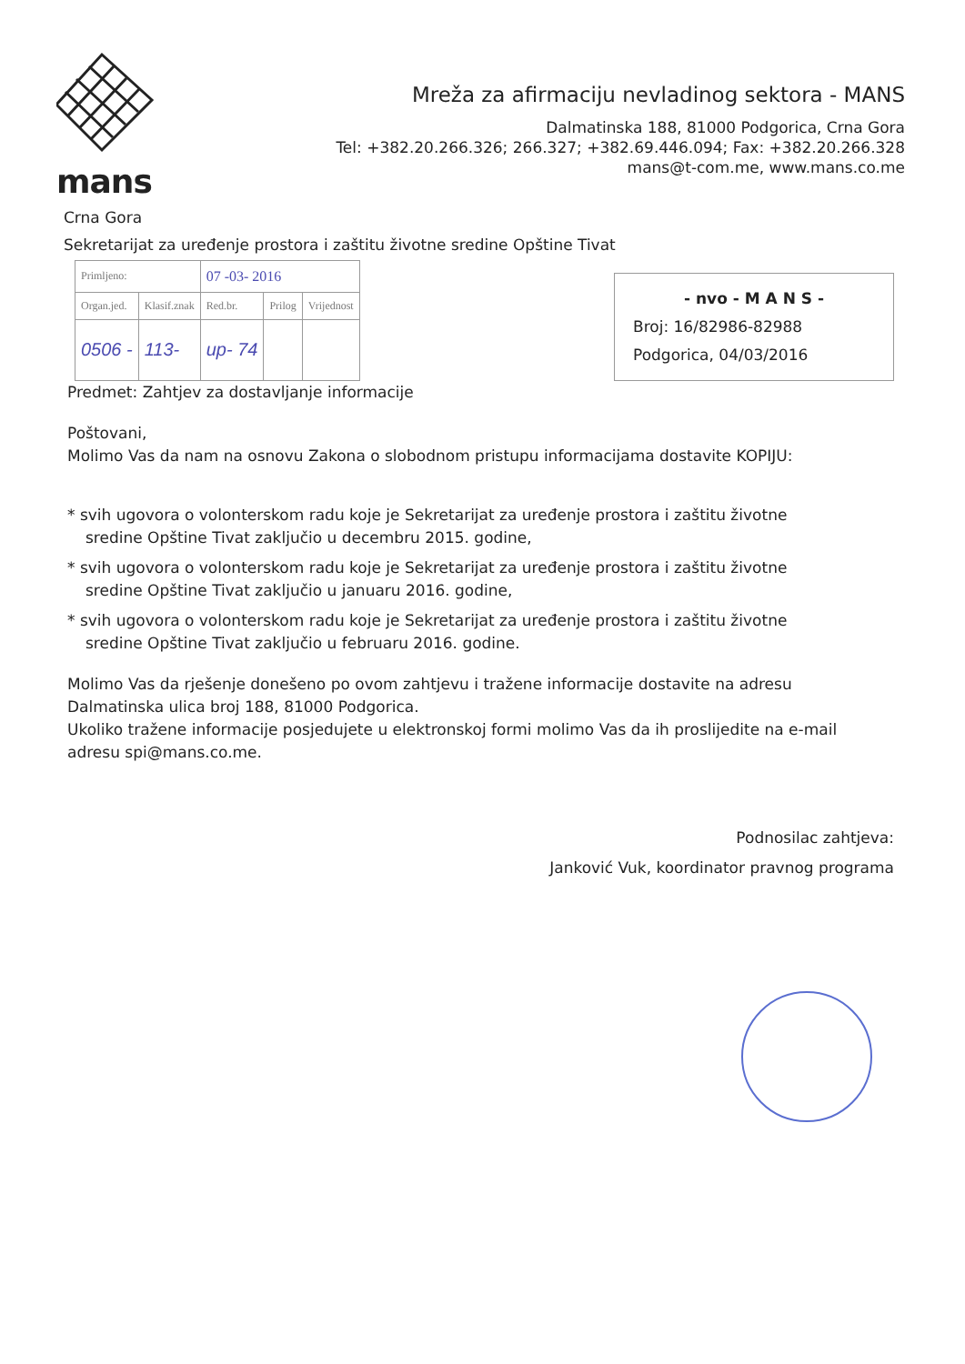mans
Mreža za afirmaciju nevladinog sektora - MANS
Dalmatinska 188, 81000 Podgorica, Crna Gora
Tel: +382.20.266.326; 266.327; +382.69.446.094; Fax: +382.20.266.328
mans@t-com.me, www.mans.co.me
Crna Gora
Sekretarijat za uređenje prostora i zaštitu životne sredine Opštine Tivat
| Primljeno: | | 07 -03- 2016 | | |
| Organ.jed. | Klasif.znak | Red.br. | Prilog | Vrijednost |
| 0506 - | 113- | up- 74 | | |
- nvo - M A N S -
Broj: 16/82986-82988
Podgorica, 04/03/2016
Predmet: Zahtjev za dostavljanje informacije
Poštovani,
Molimo Vas da nam na osnovu Zakona o slobodnom pristupu informacijama dostavite KOPIJU:
* svih ugovora o volonterskom radu koje je Sekretarijat za uređenje prostora i zaštitu životne sredine Opštine Tivat zaključio u decembru 2015. godine,
* svih ugovora o volonterskom radu koje je Sekretarijat za uređenje prostora i zaštitu životne sredine Opštine Tivat zaključio u januaru 2016. godine,
* svih ugovora o volonterskom radu koje je Sekretarijat za uređenje prostora i zaštitu životne sredine Opštine Tivat zaključio u februaru 2016. godine.
Molimo Vas da rješenje donešeno po ovom zahtjevu i tražene informacije dostavite na adresu Dalmatinska ulica broj 188, 81000 Podgorica.
Ukoliko tražene informacije posjedujete u elektronskoj formi molimo Vas da ih proslijedite na e-mail adresu spi@mans.co.me.
Podnosilac zahtjeva:
Janković Vuk, koordinator pravnog programa